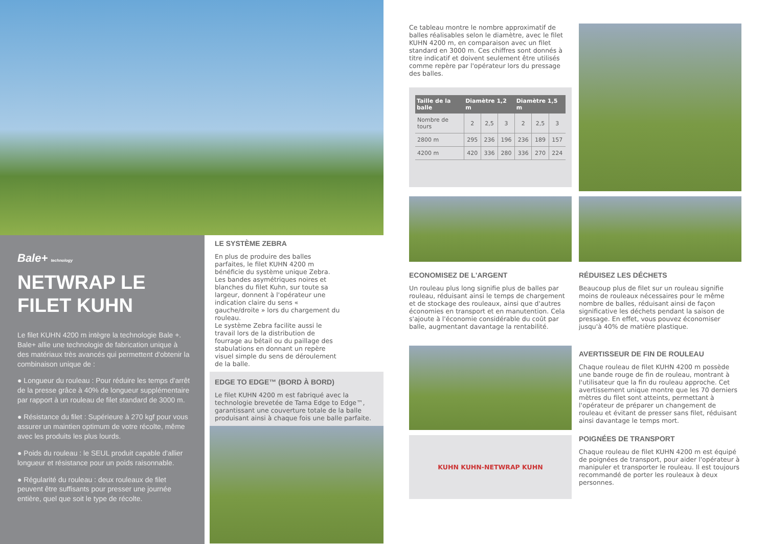Bale+ technology
NETWRAP LE FILET KUHN
Le filet KUHN 4200 m intègre la technologie Bale +. Bale+ allie une technologie de fabrication unique à des matériaux très avancés qui permettent d'obtenir la combinaison unique de :
● Longueur du rouleau : Pour réduire les temps d'arrêt de la presse grâce à 40% de longueur supplémentaire par rapport à un rouleau de filet standard de 3000 m.
● Résistance du filet : Supérieure à 270 kgf pour vous assurer un maintien optimum de votre récolte, même avec les produits les plus lourds.
● Poids du rouleau : le SEUL produit capable d'allier longueur et résistance pour un poids raisonnable.
● Régularité du rouleau : deux rouleaux de filet peuvent être suffisants pour presser une journée entière, quel que soit le type de récolte.
LE SYSTÈME ZEBRA
En plus de produire des balles parfaites, le filet KUHN 4200 m bénéficie du système unique Zebra. Les bandes asymétriques noires et blanches du filet Kuhn, sur toute sa largeur, donnent à l'opérateur une indication claire du sens « gauche/droite » lors du chargement du rouleau.
Le système Zebra facilite aussi le travail lors de la distribution de fourrage au bétail ou du paillage des stabulations en donnant un repère visuel simple du sens de déroulement de la balle.
EDGE TO EDGE™ (BORD À BORD)
Le filet KUHN 4200 m est fabriqué avec la technologie brevetée de Tama Edge to Edge™, garantissant une couverture totale de la balle produisant ainsi à chaque fois une balle parfaite.
Ce tableau montre le nombre approximatif de balles réalisables selon le diamètre, avec le filet KUHN 4200 m, en comparaison avec un filet standard en 3000 m. Ces chiffres sont donnés à titre indicatif et doivent seulement être utilisés comme repère par l'opérateur lors du pressage des balles.
| Taille de la balle | Diamètre 1,2 m | | | Diamètre 1,5 m | | |
| --- | --- | --- | --- | --- | --- | --- |
| Nombre de tours | 2 | 2,5 | 3 | 2 | 2,5 | 3 |
| 2800 m | 295 | 236 | 196 | 236 | 189 | 157 |
| 4200 m | 420 | 336 | 280 | 336 | 270 | 224 |
ECONOMISEZ DE L'ARGENT
Un rouleau plus long signifie plus de balles par rouleau, réduisant ainsi le temps de chargement et de stockage des rouleaux, ainsi que d'autres économies en transport et en manutention. Cela s'ajoute à l'économie considérable du coût par balle, augmentant davantage la rentabilité.
RÉDUISEZ LES DÉCHETS
Beaucoup plus de filet sur un rouleau signifie moins de rouleaux nécessaires pour le même nombre de balles, réduisant ainsi de façon significative les déchets pendant la saison de pressage. En effet, vous pouvez économiser jusqu'à 40% de matière plastique.
KUHN KUHN-NETWRAP KUHN
AVERTISSEUR DE FIN DE ROULEAU
Chaque rouleau de filet KUHN 4200 m possède une bande rouge de fin de rouleau, montrant à l'utilisateur que la fin du rouleau approche. Cet avertissement unique montre que les 70 derniers mètres du filet sont atteints, permettant à l'opérateur de préparer un changement de rouleau et évitant de presser sans filet, réduisant ainsi davantage le temps mort.
POIGNÉES DE TRANSPORT
Chaque rouleau de filet KUHN 4200 m est équipé de poignées de transport, pour aider l'opérateur à manipuler et transporter le rouleau. Il est toujours recommandé de porter les rouleaux à deux personnes.